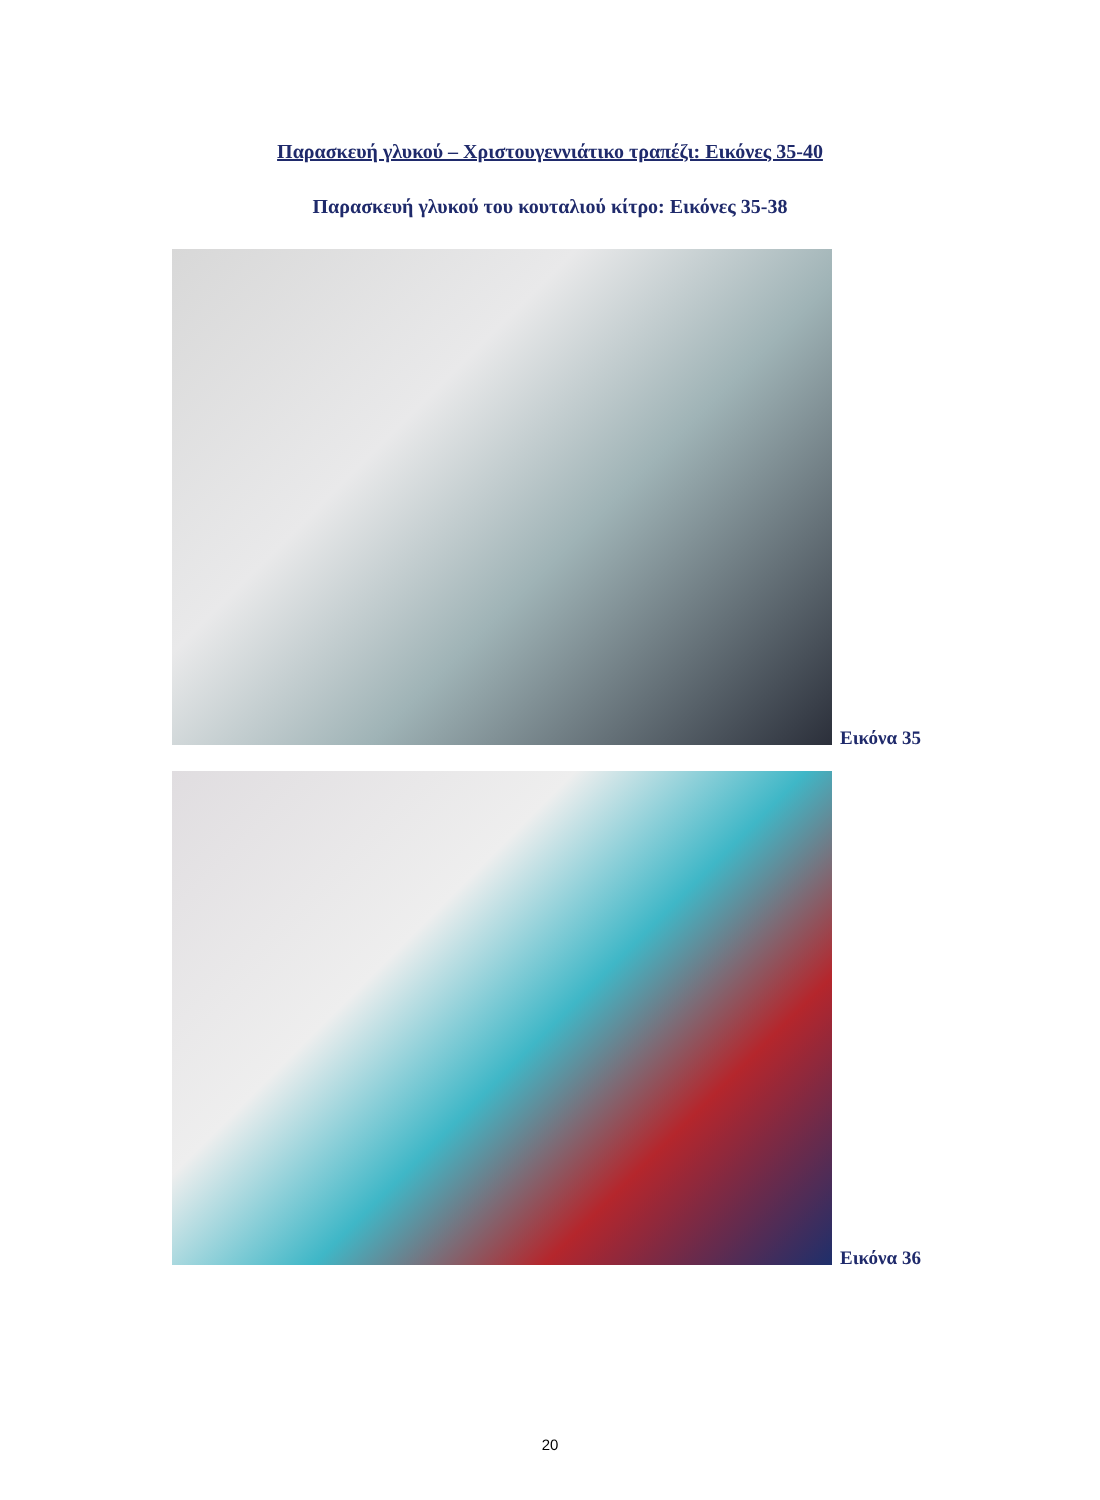Παρασκευή γλυκού – Χριστουγεννιάτικο τραπέζι: Εικόνες 35-40
Παρασκευή γλυκού του κουταλιού κίτρο: Εικόνες 35-38
Εικόνα 35
Εικόνα 36
20